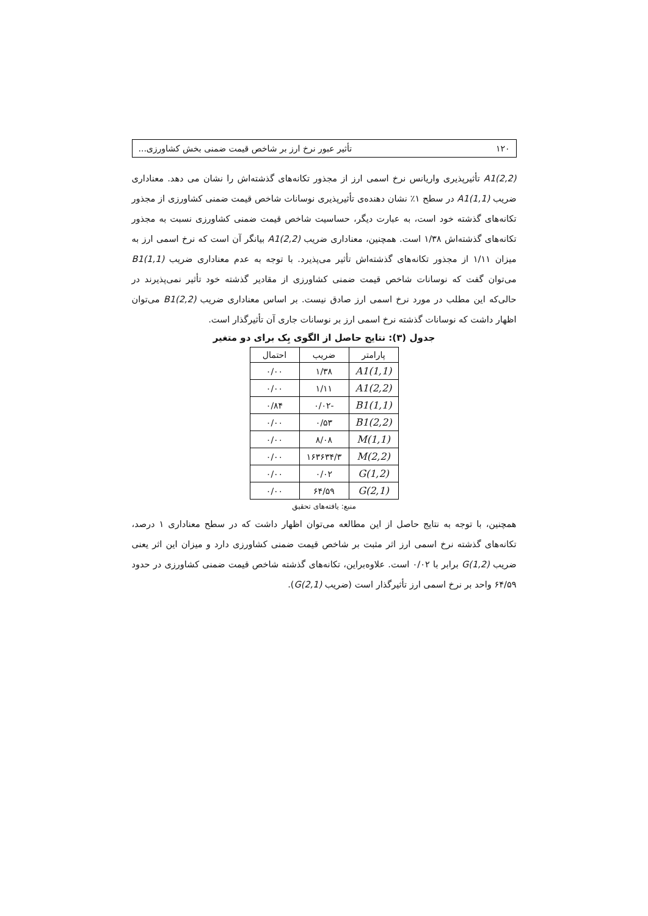۱۲۰ تأثیر عبور نرخ ارز بر شاخص قیمت ضمنی بخش کشاورزی...
A1(2,2) تأثیرپذیری واریانس نرخ اسمی ارز از مجذور تکانه‌های گذشته‌اش را نشان می دهد. معناداری ضریب A1(1,1) در سطح ۱٪ نشان دهنده‌ی تأثیرپذیری نوسانات شاخص قیمت ضمنی کشاورزی از مجذور تکانه‌های گذشته خود است، به عبارت دیگر، حساسیت شاخص قیمت ضمنی کشاورزی نسبت به مجذور تکانه‌های گذشته‌اش ۱/۳۸ است. همچنین، معناداری ضریب A1(2,2) بیانگر آن است که نرخ اسمی ارز به میزان ۱/۱۱ از مجذور تکانه‌های گذشته‌اش تأثیر می‌پذیرد. با توجه به عدم معناداری ضریب B1(1,1) می‌توان گفت که نوسانات شاخص قیمت ضمنی کشاورزی از مقادیر گذشته خود تأثیر نمی‌پذیرند در حالی‌که این مطلب در مورد نرخ اسمی ارز صادق نیست. بر اساس معناداری ضریب B1(2,2) می‌توان اظهار داشت که نوسانات گذشته نرخ اسمی ارز بر نوسانات جاری آن تأثیرگذار است.
جدول (۳): نتایج حاصل از الگوی بِک برای دو متغیر
| پارامتر | ضریب | احتمال |
| --- | --- | --- |
| A1(1,1) | ۱/۳۸ | ۰/۰۰ |
| A1(2,2) | ۱/۱۱ | ۰/۰۰ |
| B1(1,1) | -۰/۰۲ | ۰/۸۴ |
| B1(2,2) | ۰/۵۳ | ۰/۰۰ |
| M(1,1) | ۸/۰۸ | ۰/۰۰ |
| M(2,2) | ۱۶۳۶۳۴/۳ | ۰/۰۰ |
| G(1,2) | ۰/۰۲ | ۰/۰۰ |
| G(2,1) | ۶۴/۵۹ | ۰/۰۰ |
منبع: یافته‌های تحقیق
همچنین، با توجه به نتایج حاصل از این مطالعه می‌توان اظهار داشت که در سطح معناداری ۱ درصد، تکانه‌های گذشته نرخ اسمی ارز اثر مثبت بر شاخص قیمت ضمنی کشاورزی دارد و میزان این اثر یعنی ضریب G(1,2) برابر با ۰/۰۲ است. علاوه‌براین، تکانه‌های گذشته شاخص قیمت ضمنی کشاورزی در حدود ۶۴/۵۹ واحد بر نرخ اسمی ارز تأثیرگذار است (ضریب G(2,1)).